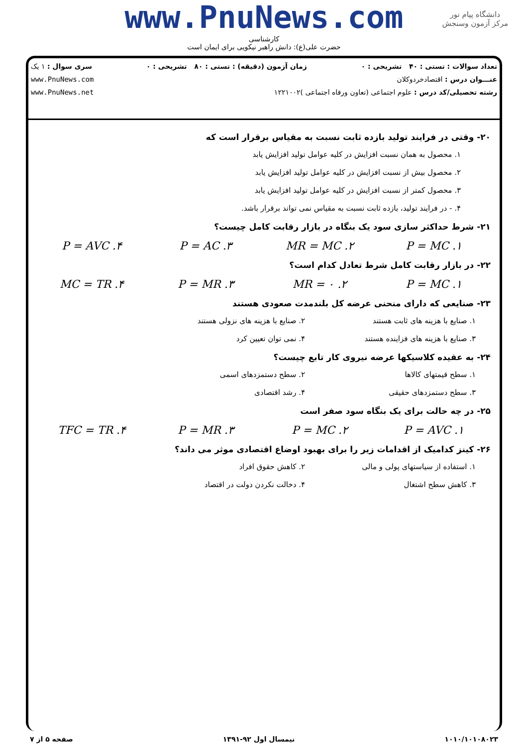www.PnuNews.com
کارشناسی
حضرت علی(ع): دانش راهبر نیکویی برای ایمان است
دانشگاه پیام نور
مرکز آزمون وسنجش
تعداد سوالات : تستی : ۴۰ تشریحی : ۰ زمان آزمون (دقیقه) : تستی : ۸۰ تشریحی : ۰ سری سوال : ۱ یک
عنـــوان درس : اقتصادخردوکلان www.PnuNews.com
رشته تحصیلی/کد درس : علوم اجتماعی (تعاون ورفاه اجتماعی )۱۲۲۱۰۰۲ www.PnuNews.net
۲۰- وقتی در فرایند تولید بازده ثابت نسبت به مقیاس برقرار است که
۱. محصول به همان نسبت افزایش در کلیه عوامل تولید افزایش یابد
۲. محصول بیش از نسبت افزایش در کلیه عوامل تولید افزایش یابد
۳. محصول کمتر از نسبت افزایش در کلیه عوامل تولید افزایش یابد
۴. - در فرایند تولید، بازده ثابت نسبت به مقیاس نمی تواند برقرار باشد.
۲۱- شرط حداکثر سازی سود یک بنگاه در بازار رقابت کامل چیست؟
۱. P = MC ۲. MR = MC ۳. P = AC ۴. P = AVC
۲۲- در بازار رقابت کامل شرط تعادل کدام است؟
۱. P = MC ۲. MR = ۰ ۳. P = MR ۴. MC = TR
۲۳- صنایعی که دارای منحنی عرضه کل بلندمدت صعودی هستند
۱. صنایع با هزینه های ثابت هستند ۲. صنایع با هزینه های نزولی هستند
۳. صنایع با هزینه های فزاینده هستند ۴. نمی توان تعیین کرد
۲۴- به عقیده کلاسیکها عرضه نیروی کار تابع چیست؟
۱. سطح قیمتهای کالاها ۲. سطح دستمزدهای اسمی
۳. سطح دستمزدهای حقیقی ۴. رشد اقتصادی
۲۵- در چه حالت برای یک بنگاه سود صفر است
۱. P = AVC ۲. P = MC ۳. P = MR ۴. TFC = TR
۲۶- کینز کدامیک از اقدامات زیر را برای بهبود اوضاع اقتصادی موثر می داند؟
۱. استفاده از سیاستهای پولی و مالی ۲. کاهش حقوق افراد
۳. کاهش سطح اشتغال ۴. دخالت نکردن دولت در اقتصاد
۱۰۱۰/۱۰۱۰۸۰۲۳ نیمسال اول ۹۲-۱۳۹۱ صفحه ۵ از ۷